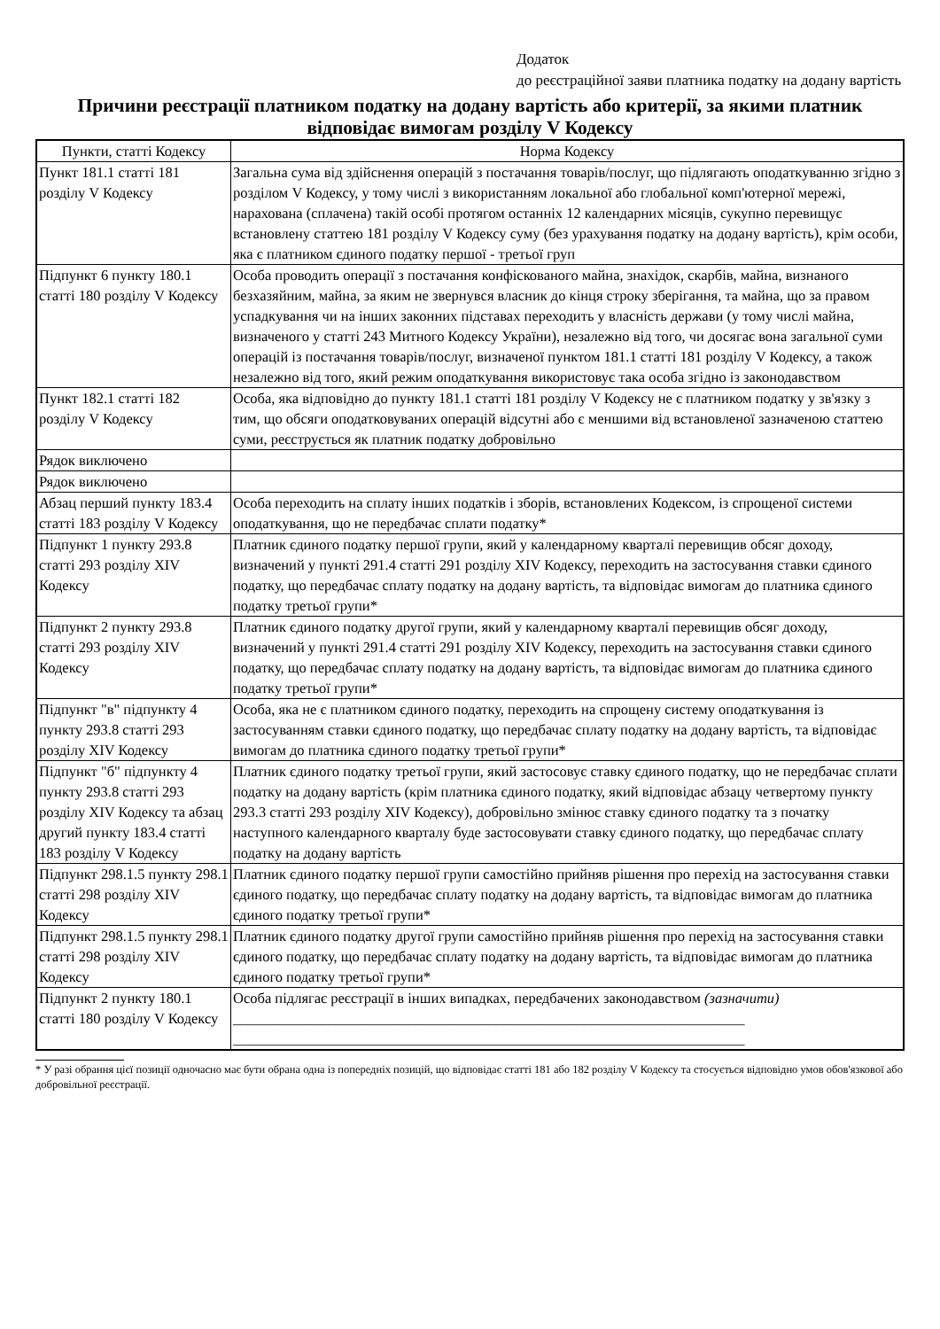Додаток
до реєстраційної заяви платника податку на додану вартість
Причини реєстрації платником податку на додану вартість або критерії, за якими платник відповідає вимогам розділу V Кодексу
| Пункти, статті Кодексу | Норма Кодексу |
| --- | --- |
| Пункт 181.1 статті 181 розділу V Кодексу | Загальна сума від здійснення операцій з постачання товарів/послуг, що підлягають оподаткуванню згідно з розділом V Кодексу, у тому числі з використанням локальної або глобальної комп'ютерної мережі, нарахована (сплачена) такій особі протягом останніх 12 календарних місяців, сукупно перевищує встановлену статтею 181 розділу V Кодексу суму (без урахування податку на додану вартість), крім особи, яка є платником єдиного податку першої - третьої груп |
| Підпункт 6 пункту 180.1 статті 180 розділу V Кодексу | Особа проводить операції з постачання конфіскованого майна, знахідок, скарбів, майна, визнаного безхазяйним, майна, за яким не звернувся власник до кінця строку зберігання, та майна, що за правом успадкування чи на інших законних підставах переходить у власність держави (у тому числі майна, визначеного у статті 243 Митного Кодексу України), незалежно від того, чи досягає вона загальної суми операцій із постачання товарів/послуг, визначеної пунктом 181.1 статті 181 розділу V Кодексу, а також незалежно від того, який режим оподаткування використовує така особа згідно із законодавством |
| Пункт 182.1 статті 182 розділу V Кодексу | Особа, яка відповідно до пункту 181.1 статті 181 розділу V Кодексу не є платником податку у зв'язку з тим, що обсяги оподатковуваних операцій відсутні або є меншими від встановленої зазначеною статтею суми, реєструється як платник податку добровільно |
| Рядок виключено | |
| Рядок виключено | |
| Абзац перший пункту 183.4 статті 183 розділу V Кодексу | Особа переходить на сплату інших податків і зборів, встановлених Кодексом, із спрощеної системи оподаткування, що не передбачає сплати податку* |
| Підпункт 1 пункту 293.8 статті 293 розділу XIV Кодексу | Платник єдиного податку першої групи, який у календарному кварталі перевищив обсяг доходу, визначений у пункті 291.4 статті 291 розділу XIV Кодексу, переходить на застосування ставки єдиного податку, що передбачає сплату податку на додану вартість, та відповідає вимогам до платника єдиного податку третьої групи* |
| Підпункт 2 пункту 293.8 статті 293 розділу XIV Кодексу | Платник єдиного податку другої групи, який у календарному кварталі перевищив обсяг доходу, визначений у пункті 291.4 статті 291 розділу XIV Кодексу, переходить на застосування ставки єдиного податку, що передбачає сплату податку на додану вартість, та відповідає вимогам до платника єдиного податку третьої групи* |
| Підпункт "в" підпункту 4 пункту 293.8 статті 293 розділу XIV Кодексу | Особа, яка не є платником єдиного податку, переходить на спрощену систему оподаткування із застосуванням ставки єдиного податку, що передбачає сплату податку на додану вартість, та відповідає вимогам до платника єдиного податку третьої групи* |
| Підпункт "б" підпункту 4 пункту 293.8 статті 293 розділу XIV Кодексу та абзац другий пункту 183.4 статті 183 розділу V Кодексу | Платник єдиного податку третьої групи, який застосовує ставку єдиного податку, що не передбачає сплати податку на додану вартість (крім платника єдиного податку, який відповідає абзацу четвертому пункту 293.3 статті 293 розділу XIV Кодексу), добровільно змінює ставку єдиного податку та з початку наступного календарного кварталу буде застосовувати ставку єдиного податку, що передбачає сплату податку на додану вартість |
| Підпункт 298.1.5 пункту 298.1 статті 298 розділу XIV Кодексу | Платник єдиного податку першої групи самостійно прийняв рішення про перехід на застосування ставки єдиного податку, що передбачає сплату податку на додану вартість, та відповідає вимогам до платника єдиного податку третьої групи* |
| Підпункт 298.1.5 пункту 298.1 статті 298 розділу XIV Кодексу | Платник єдиного податку другої групи самостійно прийняв рішення про перехід на застосування ставки єдиного податку, що передбачає сплату податку на додану вартість, та відповідає вимогам до платника єдиного податку третьої групи* |
| Підпункт 2 пункту 180.1 статті 180 розділу V Кодексу | Особа підлягає реєстрації в інших випадках, передбачених законодавством (зазначити) ______________________________________________________________________ ______________________________________________________________________ |
* У разі обрання цієї позиції одночасно має бути обрана одна із попередніх позицій, що відповідає статті 181 або 182 розділу V Кодексу та стосується відповідно умов обов'язкової або добровільної реєстрації.